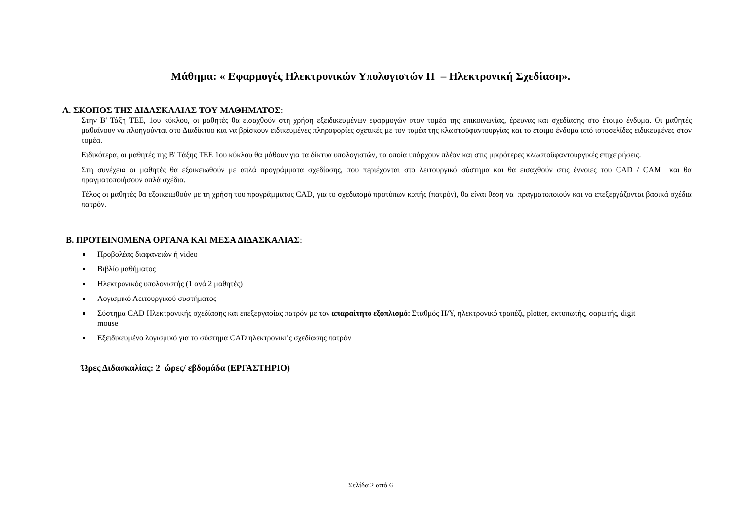Μάθημα: « Εφαρμογές Ηλεκτρονικών Υπολογιστών ΙΙ – Ηλεκτρονική Σχεδίαση».
Α. ΣΚΟΠΟΣ ΤΗΣ ΔΙΔΑΣΚΑΛΙΑΣ ΤΟΥ ΜΑΘΗΜΑΤΟΣ:
Στην Β' Τάξη ΤΕΕ, 1ου κύκλου, οι μαθητές θα εισαχθούν στη χρήση εξειδικευμένων εφαρμογών στον τομέα της επικοινωνίας, έρευνας και σχεδίασης στο έτοιμο ένδυμα. Οι μαθητές μαθαίνουν να πλοηγούνται στο Διαδίκτυο και να βρίσκουν ειδικευμένες πληροφορίες σχετικές με τον τομέα της κλωστοϋφαντουργίας και το έτοιμο ένδυμα από ιστοσελίδες ειδικευμένες στον τομέα.
Ειδικότερα, οι μαθητές της Β' Τάξης ΤΕΕ 1ου κύκλου θα μάθουν για τα δίκτυα υπολογιστών, τα οποία υπάρχουν πλέον και στις μικρότερες κλωστοϋφαντουργικές επιχειρήσεις.
Στη συνέχεια οι μαθητές θα εξοικειωθούν με απλά προγράμματα σχεδίασης, που περιέχονται στο λειτουργικό σύστημα και θα εισαχθούν στις έννοιες του CAD / CAM και θα πραγματοποιήσουν απλά σχέδια.
Τέλος οι μαθητές θα εξοικειωθούν με τη χρήση του προγράμματος CAD, για το σχεδιασμό προτύπων κοπής (πατρόν), θα είναι θέση να πραγματοποιούν και να επεξεργάζονται βασικά σχέδια πατρόν.
Β. ΠΡΟΤΕΙΝΟΜΕΝΑ ΟΡΓΑΝΑ ΚΑΙ ΜΕΣΑ ΔΙΔΑΣΚΑΛΙΑΣ:
Προβολέας διαφανειών ή video
Βιβλίο μαθήματος
Ηλεκτρονικός υπολογιστής (1 ανά 2 μαθητές)
Λογισμικό Λειτουργικού συστήματος
Σύστημα CAD Ηλεκτρονικής σχεδίασης και επεξεργασίας πατρόν με τον απαραίτητο εξοπλισμό: Σταθμός Η/Υ, ηλεκτρονικό τραπέζι, plotter, εκτυπωτής, σαρωτής, digit mouse
Εξειδικευμένο λογισμικό για το σύστημα CAD ηλεκτρονικής σχεδίασης πατρόν
Ώρες Διδασκαλίας: 2 ώρες/ εβδομάδα (ΕΡΓΑΣΤΗΡΙΟ)
Σελίδα 2 από 6